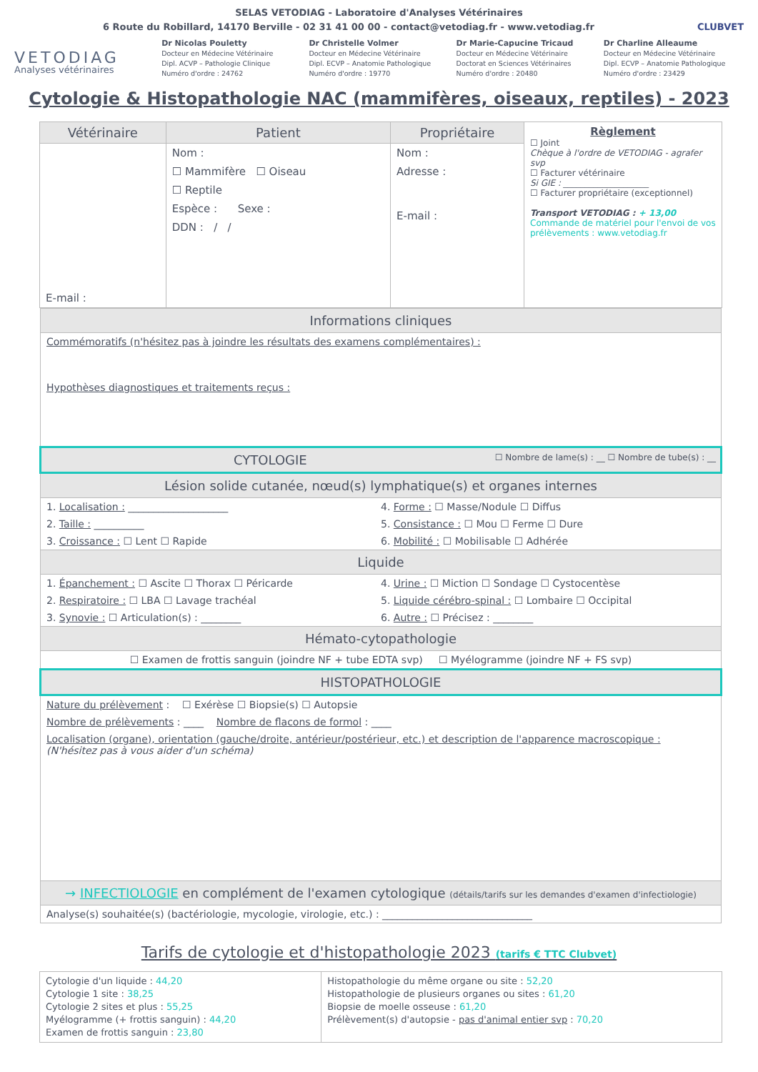SELAS VETODIAG - Laboratoire d'Analyses Vétérinaires
6 Route du Robillard, 14170 Berville - 02 31 41 00 00 - contact@vetodiag.fr - www.vetodiag.fr CLUBVET
VETODIAG
Analyses vétérinaires
Dr Nicolas Pouletty
Docteur en Médecine Vétérinaire
Dipl. ACVP – Pathologie Clinique
Numéro d'ordre : 24762
Dr Christelle Volmer
Docteur en Médecine Vétérinaire
Dipl. ECVP – Anatomie Pathologique
Numéro d'ordre : 19770
Dr Marie-Capucine Tricaud
Docteur en Médecine Vétérinaire
Doctorat en Sciences Vétérinaires
Numéro d'ordre : 20480
Dr Charline Alleaume
Docteur en Médecine Vétérinaire
Dipl. ECVP – Anatomie Pathologique
Numéro d'ordre : 23429
Cytologie & Histopathologie NAC (mammifères, oiseaux, reptiles) - 2023
| Vétérinaire | Patient | Propriétaire | Règlement ☐ Joint Chèque à l'ordre de VETODIAG - agrafer svp ☐ Facturer vétérinaire Si GIE : ____________________ ☐ Facturer propriétaire (exceptionnel) Transport VETODIAG : + 13,00 Commande de matériel pour l'envoi de vos prélèvements : www.vetodiag.fr |
| E-mail : | Nom : ☐ Mammifère ☐ Oiseau ☐ Reptile Espèce : Sexe : DDN : / / | Nom : Adresse : E-mail : | |
| Informations cliniques |
| Commémoratifs (n'hésitez pas à joindre les résultats des examens complémentaires) : Hypothèses diagnostiques et traitements reçus : |
| CYTOLOGIE ☐ Nombre de lame(s) : __ ☐ Nombre de tube(s) : __ |
| Lésion solide cutanée, nœud(s) lymphatique(s) et organes internes |
| 1. Localisation : ____________________ 2. Taille : __________ 3. Croissance : ☐ Lent ☐ Rapide 4. Forme : ☐ Masse/Nodule ☐ Diffus 5. Consistance : ☐ Mou ☐ Ferme ☐ Dure 6. Mobilité : ☐ Mobilisable ☐ Adhérée |
| Liquide |
| 1. Épanchement : ☐ Ascite ☐ Thorax ☐ Péricarde 2. Respiratoire : ☐ LBA ☐ Lavage trachéal 3. Synovie : ☐ Articulation(s) : ________ 4. Urine : ☐ Miction ☐ Sondage ☐ Cystocentèse 5. Liquide cérébro-spinal : ☐ Lombaire ☐ Occipital 6. Autre : ☐ Précisez : ________ |
| Hémato-cytopathologie |
| ☐ Examen de frottis sanguin (joindre NF + tube EDTA svp) ☐ Myélogramme (joindre NF + FS svp) |
| HISTOPATHOLOGIE |
| Nature du prélèvement : ☐ Exérèse ☐ Biopsie(s) ☐ Autopsie Nombre de prélèvements : ____ Nombre de flacons de formol : ____ Localisation (organe), orientation (gauche/droite, antérieur/postérieur, etc.) et description de l'apparence macroscopique : (N'hésitez pas à vous aider d'un schéma) |
| → INFECTIOLOGIE en complément de l'examen cytologique (détails/tarifs sur les demandes d'examen d'infectiologie) |
| Analyse(s) souhaitée(s) (bactériologie, mycologie, virologie, etc.) : ______________________________ |
Tarifs de cytologie et d'histopathologie 2023 (tarifs € TTC Clubvet)
| Cytologie d'un liquide : 44,20 Cytologie 1 site : 38,25 Cytologie 2 sites et plus : 55,25 Myélogramme (+ frottis sanguin) : 44,20 Examen de frottis sanguin : 23,80 | Histopathologie du même organe ou site : 52,20 Histopathologie de plusieurs organes ou sites : 61,20 Biopsie de moelle osseuse : 61,20 Prélèvement(s) d'autopsie - pas d'animal entier svp : 70,20 |